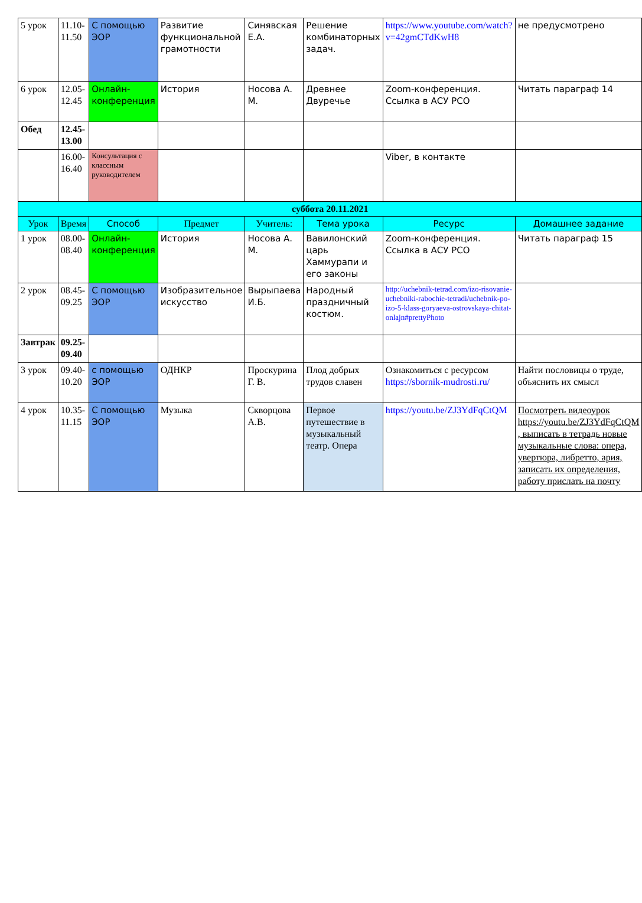| 5 урок | 11.10-11.50 | С помощью ЭОР | Развитие функциональной грамотности | Синявская Е.А. | Решение комбинаторных задач. | https://www.youtube.com/watch?v=42gmCTdKwH8 | не предусмотрено |
| 6 урок | 12.05-12.45 | Онлайн-конференция | История | Носова А. М. | Древнее Двуречье | Zoom-конференция. Ссылка в АСУ РСО | Читать параграф 14 |
| Обед | 12.45-13.00 | | | | | | |
| | 16.00-16.40 | Консультация с классным руководителем | | | | Viber, в контакте | |
| суббота 20.11.2021 | | | | | | | |
| Урок | Время | Способ | Предмет | Учитель: | Тема урока | Ресурс | Домашнее задание |
| 1 урок | 08.00-08.40 | Онлайн-конференция | История | Носова А. М. | Вавилонский царь Хаммурапи и его законы | Zoom-конференция. Ссылка в АСУ РСО | Читать параграф 15 |
| 2 урок | 08.45-09.25 | С помощью ЭОР | Изобразительное искусство | Вырыпаева И.Б. | Народный праздничный костюм. | http://uchebnik-tetrad.com/izo-risovanie-uchebniki-rabochie-tetradi/uchebnik-po-izo-5-klass-goryaeva-ostrovskaya-chitat-onlajn#prettyPhoto | |
| Завтрак | 09.25-09.40 | | | | | | |
| 3 урок | 09.40-10.20 | с помощью ЭОР | ОДНКР | Проскурина Г. В. | Плод добрых трудов славен | Ознакомиться с ресурсом https://sbornik-mudrosti.ru/ | Найти пословицы о труде, объяснить их смысл |
| 4 урок | 10.35-11.15 | С помощью ЭОР | Музыка | Скворцова А.В. | Первое путешествие в музыкальный театр. Опера | https://youtu.be/ZJ3YdFqCtQM | Посмотреть видеоурок https://youtu.be/ZJ3YdFqCtQM , выписать в тетрадь новые музыкальные слова: опера, увертюра, либретто, ария, записать их определения, работу прислать на почту |